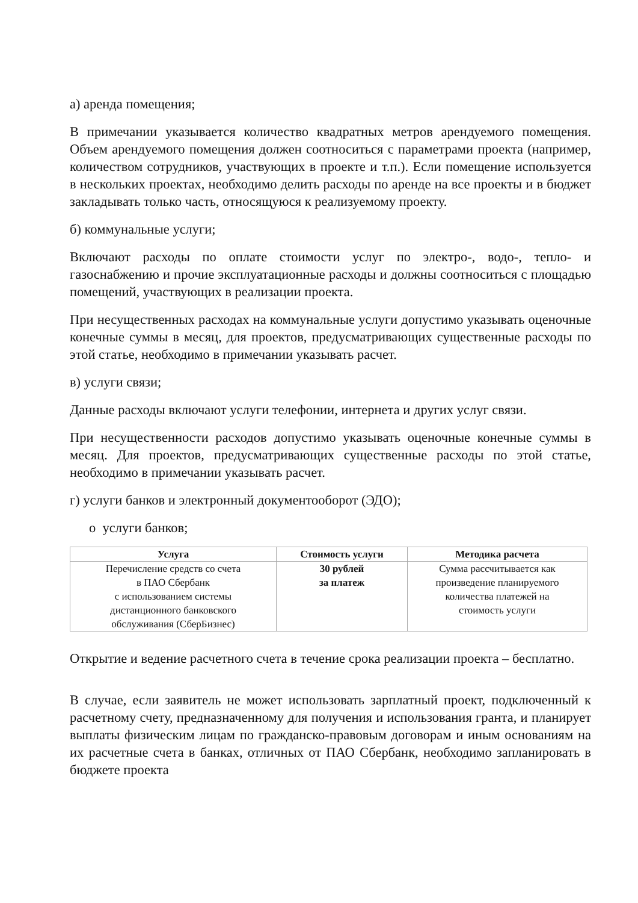а) аренда помещения;
В примечании указывается количество квадратных метров арендуемого помещения. Объем арендуемого помещения должен соотноситься с параметрами проекта (например, количеством сотрудников, участвующих в проекте и т.п.). Если помещение используется в нескольких проектах, необходимо делить расходы по аренде на все проекты и в бюджет закладывать только часть, относящуюся к реализуемому проекту.
б) коммунальные услуги;
Включают расходы по оплате стоимости услуг по электро-, водо-, тепло- и газоснабжению и прочие эксплуатационные расходы и должны соотноситься с площадью помещений, участвующих в реализации проекта.
При несущественных расходах на коммунальные услуги допустимо указывать оценочные конечные суммы в месяц, для проектов, предусматривающих существенные расходы по этой статье, необходимо в примечании указывать расчет.
в) услуги связи;
Данные расходы включают услуги телефонии, интернета и других услуг связи.
При несущественности расходов допустимо указывать оценочные конечные суммы в месяц. Для проектов, предусматривающих существенные расходы по этой статье, необходимо в примечании указывать расчет.
г) услуги банков и электронный документооборот (ЭДО);
o услуги банков;
| Услуга | Стоимость услуги | Методика расчета |
| --- | --- | --- |
| Перечисление средств со счета в ПАО Сбербанк с использованием системы дистанционного банковского обслуживания (СберБизнес) | 30 рублей за платеж | Сумма рассчитывается как произведение планируемого количества платежей на стоимость услуги |
Открытие и ведение расчетного счета в течение срока реализации проекта – бесплатно.
В случае, если заявитель не может использовать зарплатный проект, подключенный к расчетному счету, предназначенному для получения и использования гранта, и планирует выплаты физическим лицам по гражданско-правовым договорам и иным основаниям на их расчетные счета в банках, отличных от ПАО Сбербанк, необходимо запланировать в бюджете проекта